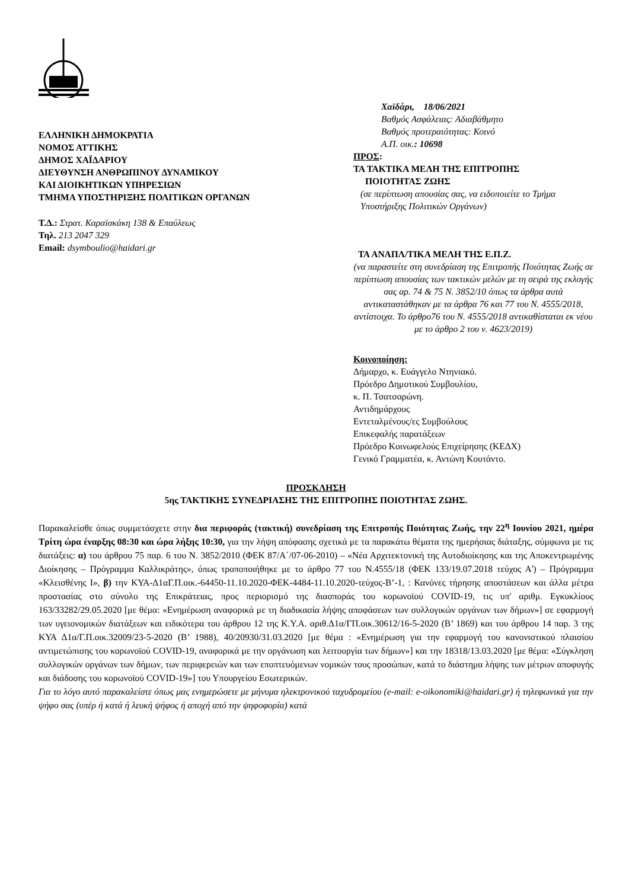ΕΛΛΗΝΙΚΗ ΔΗΜΟΚΡΑΤΙΑ
ΝΟΜΟΣ ΑΤΤΙΚΗΣ
ΔΗΜΟΣ ΧΑΪΔΑΡΙΟΥ
ΔΙΕΥΘΥΝΣΗ ΑΝΘΡΩΠΙΝΟΥ ΔΥΝΑΜΙΚΟΥ
ΚΑΙ ΔΙΟΙΚΗΤΙΚΩΝ ΥΠΗΡΕΣΙΩΝ
ΤΜΗΜΑ ΥΠΟΣΤΗΡΙΞΗΣ ΠΟΛΙΤΙΚΩΝ ΟΡΓΑΝΩΝ
Τ.Δ.: Στρατ. Καραϊσκάκη 138 & Επαύλεως
Τηλ. 213 2047 329
Email: dsymboulio@haidari.gr
Χαϊδάρι, 18/06/2021
Βαθμός Ασφάλειας: Αδιαβάθμητο
Βαθμός προτεραιότητας: Κοινό
Α.Π. οικ.: 10698
ΠΡΟΣ:
ΤΑ ΤΑΚΤΙΚΑ ΜΕΛΗ ΤΗΣ ΕΠΙΤΡΟΠΗΣ
ΠΟΙΟΤΗΤΑΣ ΖΩΗΣ
(σε περίπτωση απουσίας σας, να ειδοποιείτε το Τμήμα Υποστήριξης Πολιτικών Οργάνων)
ΤΑ ΑΝΑΠΛ/ΤΙΚΑ ΜΕΛΗ ΤΗΣ Ε.Π.Ζ.
(να παραστείτε στη συνεδρίαση της Επιτροπής Ποιότητας Ζωής σε περίπτωση απουσίας των τακτικών μελών με τη σειρά της εκλογής σας αρ. 74 & 75 Ν. 3852/10 όπως τα άρθρα αυτά αντικαταστάθηκαν με τα άρθρα 76 και 77 του Ν. 4555/2018, αντίστοιχα. Το άρθρο76 του Ν. 4555/2018 αντικαθίσταται εκ νέου με το άρθρο 2 του ν. 4623/2019)
Κοινοποίηση:
Δήμαρχο, κ. Ευάγγελο Ντηνιακό.
Πρόεδρο Δημοτικού Συμβουλίου,
κ. Π. Τσατσαρώνη.
Αντιδημάρχους
Εντεταλμένους/ες Συμβούλους
Επικεφαλής παρατάξεων
Πρόεδρο Κοινωφελούς Επιχείρησης (ΚΕΔΧ)
Γενικό Γραμματέα, κ. Αντώνη Κουτάντο.
ΠΡΟΣΚΛΗΣΗ
5ης ΤΑΚΤΙΚΗΣ ΣΥΝΕΔΡΙΑΣΗΣ ΤΗΣ ΕΠΙΤΡΟΠΗΣ ΠΟΙΟΤΗΤΑΣ ΖΩΗΣ.
Παρακαλείσθε όπως συμμετάσχετε στην δια περιφοράς (τακτική) συνεδρίαση της Επιτροπής Ποιότητας Ζωής, την 22<sup>η</sup> Ιουνίου 2021, ημέρα Τρίτη ώρα έναρξης 08:30 και ώρα λήξης 10:30, για την λήψη απόφασης σχετικά με τα παρακάτω θέματα της ημερήσιας διάταξης, σύμφωνα με τις διατάξεις: α) του άρθρου 75 παρ. 6 του Ν. 3852/2010 (ΦΕΚ 87/Α΄/07-06-2010) – «Νέα Αρχιτεκτονική της Αυτοδιοίκησης και της Αποκεντρωμένης Διοίκησης – Πρόγραμμα Καλλικράτης», όπως τροποποιήθηκε με το άρθρο 77 του Ν.4555/18 (ΦΕΚ 133/19.07.2018 τεύχος Α') – Πρόγραμμα «Κλεισθένης Ι», β) την ΚΥΑ-Δ1αΓ.Π.οικ.-64450-11.10.2020-ΦΕΚ-4484-11.10.2020-τεύχος-Β’-1, : Κανόνες τήρησης αποστάσεων και άλλα μέτρα προστασίας στο σύνολο της Επικράτειας, προς περιορισμό της διασποράς του κορωνοϊού COVID-19, τις υπ' αριθμ. Εγκυκλίους 163/33282/29.05.2020 [με θέμα: «Ενημέρωση αναφορικά με τη διαδικασία λήψης αποφάσεων των συλλογικών οργάνων των δήμων»] σε εφαρμογή των υγειονομικών διατάξεων και ειδικότερα του άρθρου 12 της Κ.Υ.Α. αριθ.Δ1α/ΓΠ.οικ.30612/16-5-2020 (Β’ 1869) και του άρθρου 14 παρ. 3 της ΚΥΑ Δ1α/Γ.Π.οικ.32009/23-5-2020 (Β’ 1988), 40/20930/31.03.2020 [με θέμα : «Ενημέρωση για την εφαρμογή του κανονιστικού πλαισίου αντιμετώπισης του κορωνοϊού COVID-19, αναφορικά με την οργάνωση και λειτουργία των δήμων»] και την 18318/13.03.2020 [με θέμα: «Σύγκληση συλλογικών οργάνων των δήμων, των περιφερειών και των εποπτευόμενων νομικών τους προσώπων, κατά το διάστημα λήψης των μέτρων αποφυγής και διάδοσης του κορωνοϊού COVID-19»] του Υπουργείου Εσωτερικών.
Για το λόγο αυτό παρακαλείστε όπως μας ενημερώσετε με μήνυμα ηλεκτρονικού ταχυδρομείου (e-mail: e-oikonomiki@haidari.gr) ή τηλεφωνικά για την ψήφο σας (υπέρ ή κατά ή λευκή ψήφος ή αποχή από την ψηφοφορία) κατά